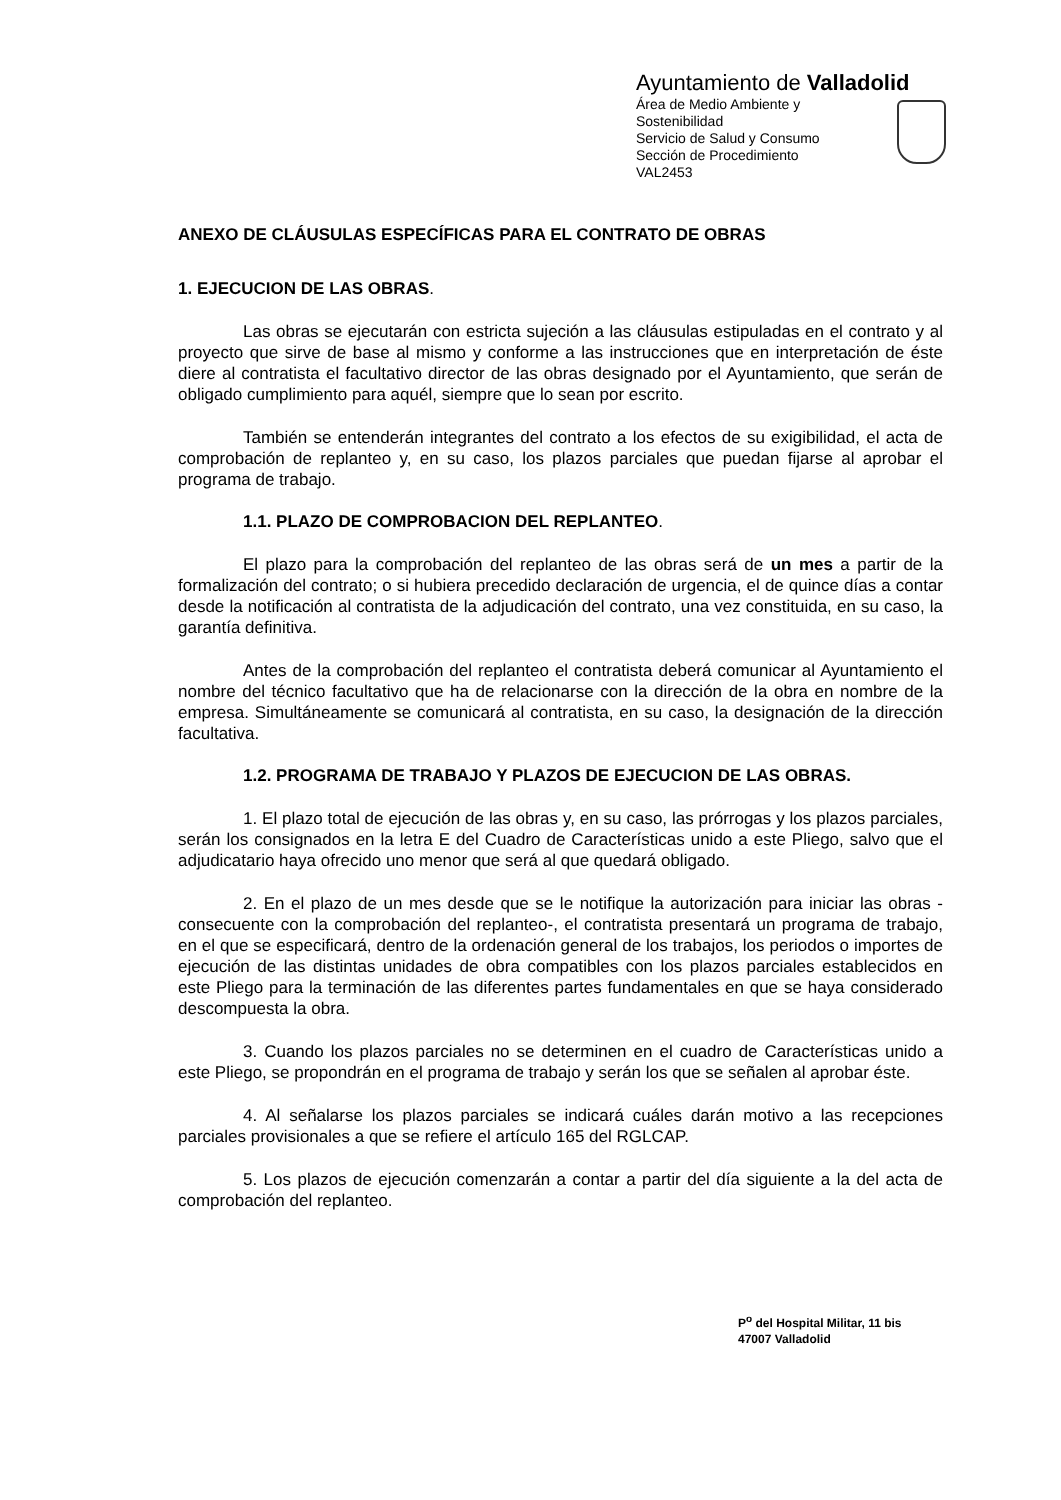Ayuntamiento de Valladolid
Área de Medio Ambiente y Sostenibilidad
Servicio de Salud y Consumo
Sección de Procedimiento
VAL2453
ANEXO DE CLÁUSULAS ESPECÍFICAS PARA EL CONTRATO DE OBRAS
1. EJECUCION DE LAS OBRAS.
Las obras se ejecutarán con estricta sujeción a las cláusulas estipuladas en el contrato y al proyecto que sirve de base al mismo y conforme a las instrucciones que en interpretación de éste diere al contratista el facultativo director de las obras designado por el Ayuntamiento, que serán de obligado cumplimiento para aquél, siempre que lo sean por escrito.
También se entenderán integrantes del contrato a los efectos de su exigibilidad, el acta de comprobación de replanteo y, en su caso, los plazos parciales que puedan fijarse al aprobar el programa de trabajo.
1.1. PLAZO DE COMPROBACION DEL REPLANTEO.
El plazo para la comprobación del replanteo de las obras será de un mes a partir de la formalización del contrato; o si hubiera precedido declaración de urgencia, el de quince días a contar desde la notificación al contratista de la adjudicación del contrato, una vez constituida, en su caso, la garantía definitiva.
Antes de la comprobación del replanteo el contratista deberá comunicar al Ayuntamiento el nombre del técnico facultativo que ha de relacionarse con la dirección de la obra en nombre de la empresa. Simultáneamente se comunicará al contratista, en su caso, la designación de la dirección facultativa.
1.2. PROGRAMA DE TRABAJO Y PLAZOS DE EJECUCION DE LAS OBRAS.
1. El plazo total de ejecución de las obras y, en su caso, las prórrogas y los plazos parciales, serán los consignados en la letra E del Cuadro de Características unido a este Pliego, salvo que el adjudicatario haya ofrecido uno menor que será al que quedará obligado.
2. En el plazo de un mes desde que se le notifique la autorización para iniciar las obras -consecuente con la comprobación del replanteo-, el contratista presentará un programa de trabajo, en el que se especificará, dentro de la ordenación general de los trabajos, los periodos o importes de ejecución de las distintas unidades de obra compatibles con los plazos parciales establecidos en este Pliego para la terminación de las diferentes partes fundamentales en que se haya considerado descompuesta la obra.
3. Cuando los plazos parciales no se determinen en el cuadro de Características unido a este Pliego, se propondrán en el programa de trabajo y serán los que se señalen al aprobar éste.
4. Al señalarse los plazos parciales se indicará cuáles darán motivo a las recepciones parciales provisionales a que se refiere el artículo 165 del RGLCAP.
5. Los plazos de ejecución comenzarán a contar a partir del día siguiente a la del acta de comprobación del replanteo.
P<sup>o</sup> del Hospital Militar, 11 bis
47007 Valladolid